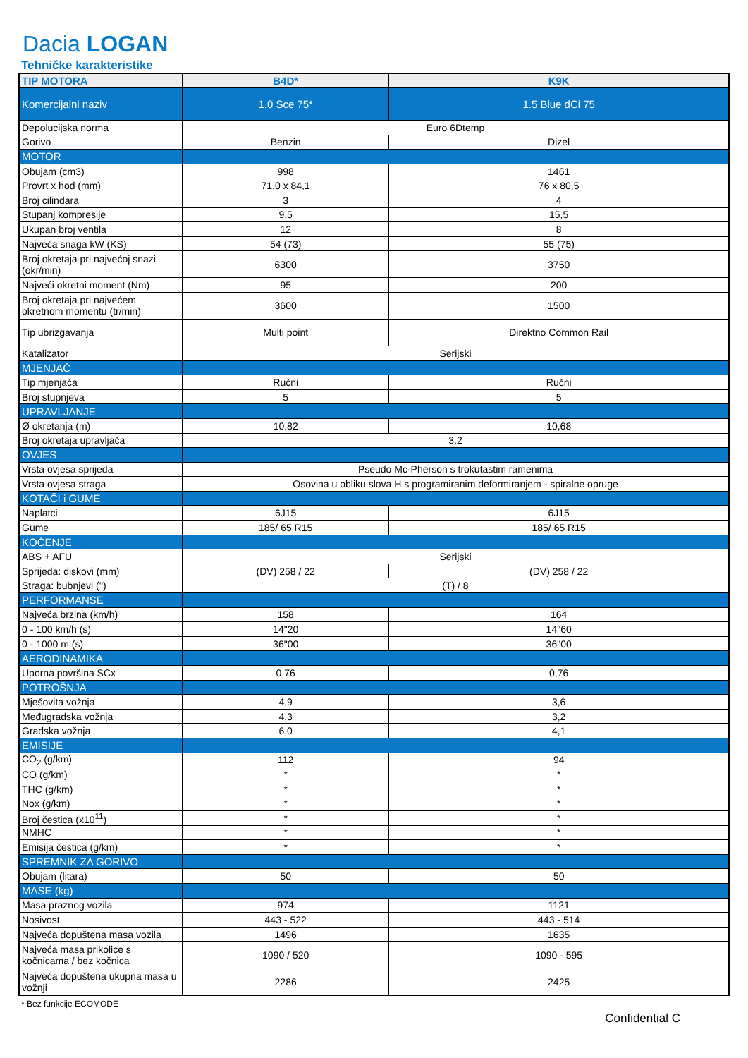Dacia LOGAN
Tehničke karakteristike
| TIP MOTORA | B4D* | K9K |
| --- | --- | --- |
| Komercijalni naziv | 1.0 Sce 75* | 1.5 Blue dCi 75 |
| Depolucijska norma | Euro 6Dtemp | |
| Gorivo | Benzin | Dizel |
| MOTOR | | |
| Obujam (cm3) | 998 | 1461 |
| Provrt x hod (mm) | 71,0 x 84,1 | 76 x 80,5 |
| Broj cilindara | 3 | 4 |
| Stupanj kompresije | 9,5 | 15,5 |
| Ukupan broj ventila | 12 | 8 |
| Najveća snaga kW (KS) | 54 (73) | 55 (75) |
| Broj okretaja pri najvećoj snazi (okr/min) | 6300 | 3750 |
| Najveći okretni moment (Nm) | 95 | 200 |
| Broj okretaja pri najvećem okretnom momentu (tr/min) | 3600 | 1500 |
| Tip ubrizgavanja | Multi point | Direktno Common Rail |
| Katalizator | Serijski | |
| MJENJAČ | | |
| Tip mjenjača | Ručni | Ručni |
| Broj stupnjeva | 5 | 5 |
| UPRAVLJANJE | | |
| Ø okretanja (m) | 10,82 | 10,68 |
| Broj okretaja upravljača | 3,2 | |
| OVJES | | |
| Vrsta ovjesa sprijeda | Pseudo Mc-Pherson s trokutastim ramenima | |
| Vrsta ovjesa straga | Osovina u obliku slova H s programiranim deformiranjem - spiralne opruge | |
| KOTAČI i GUME | | |
| Naplatci | 6J15 | 6J15 |
| Gume | 185/ 65 R15 | 185/ 65 R15 |
| KOČENJE | | |
| ABS + AFU | Serijski | |
| Sprijeda: diskovi (mm) | (DV) 258 / 22 | (DV) 258 / 22 |
| Straga: bubnjevi ('') | (T) / 8 | |
| PERFORMANSE | | |
| Najveća brzina (km/h) | 158 | 164 |
| 0 - 100 km/h (s) | 14"20 | 14"60 |
| 0 - 1000 m (s) | 36"00 | 36"00 |
| AERODINAMIKA | | |
| Uporna površina SCx | 0,76 | 0,76 |
| POTROŠNJA | | |
| Mješovita vožnja | 4,9 | 3,6 |
| Međugradska vožnja | 4,3 | 3,2 |
| Gradska vožnja | 6,0 | 4,1 |
| EMISIJE | | |
| CO<sub>2</sub> (g/km) | 112 | 94 |
| CO (g/km) | * | * |
| THC (g/km) | * | * |
| Nox (g/km) | * | * |
| Broj čestica (x10<sup>11</sup>) | * | * |
| NMHC | * | * |
| Emisija čestica (g/km) | * | * |
| SPREMNIK ZA GORIVO | | |
| Obujam (litara) | 50 | 50 |
| MASE (kg) | | |
| Masa praznog vozila | 974 | 1121 |
| Nosivost | 443 - 522 | 443 - 514 |
| Najveća dopuštena masa vozila | 1496 | 1635 |
| Najveća masa prikolice s kočnicama / bez kočnica | 1090 / 520 | 1090 - 595 |
| Najveća dopuštena ukupna masa u vožnji | 2286 | 2425 |
* Bez funkcije ECOMODE
Confidential C